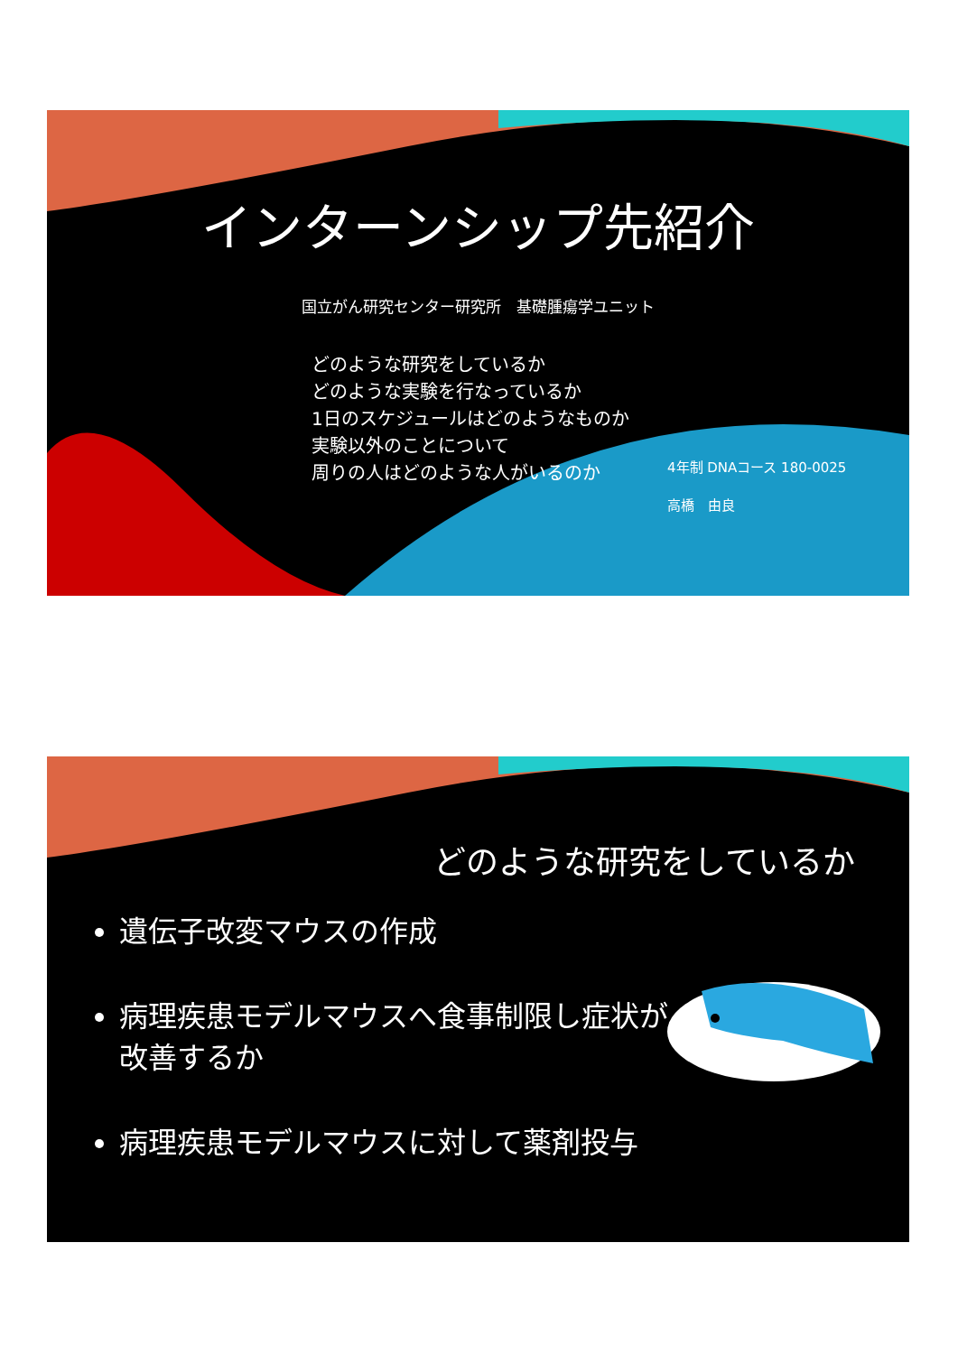インターンシップ先紹介
国立がん研究センター研究所　基礎腫瘍学ユニット
どのような研究をしているか
どのような実験を行なっているか
1日のスケジュールはどのようなものか
実験以外のことについて
周りの人はどのような人がいるのか
4年制 DNAコース 180-0025
高橋　由良
どのような研究をしているか
遺伝子改変マウスの作成
病理疾患モデルマウスへ食事制限し症状が改善するか
病理疾患モデルマウスに対して薬剤投与